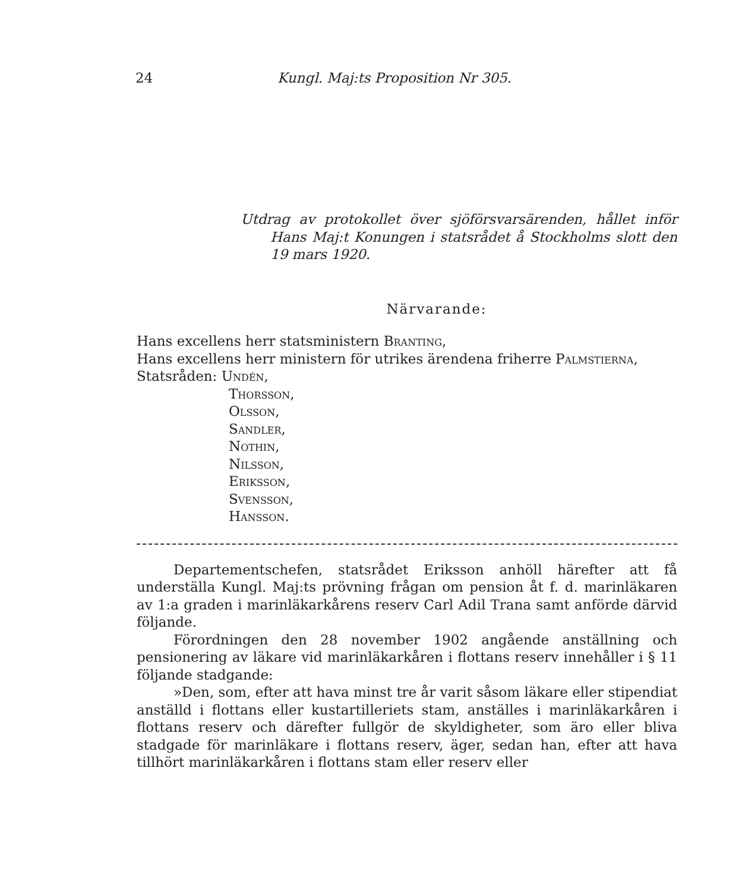24 Kungl. Maj:ts Proposition Nr 305.
Utdrag av protokollet över sjöförsvarsärenden, hållet inför Hans Maj:t Konungen i statsrådet å Stockholms slott den 19 mars 1920.
Närvarande:
Hans excellens herr statsministern Branting,
Hans excellens herr ministern för utrikes ärendena friherre Palmstierna,
Statsråden: Undén,
Thorsson,
Olsson,
Sandler,
Nothin,
Nilsson,
Eriksson,
Svensson,
Hansson.
Departementschefen, statsrådet Eriksson anhöll härefter att få underställa Kungl. Maj:ts prövning frågan om pension åt f. d. marinläkaren av 1:a graden i marinläkarkårens reserv Carl Adil Trana samt anförde därvid följande.
Förordningen den 28 november 1902 angående anställning och pensionering av läkare vid marinläkarkåren i flottans reserv innehåller i § 11 följande stadgande:
»Den, som, efter att hava minst tre år varit såsom läkare eller stipendiat anställd i flottans eller kustartilleriets stam, anställes i marinläkarkåren i flottans reserv och därefter fullgör de skyldigheter, som äro eller bliva stadgade för marinläkare i flottans reserv, äger, sedan han, efter att hava tillhört marinläkarkåren i flottans stam eller reserv eller